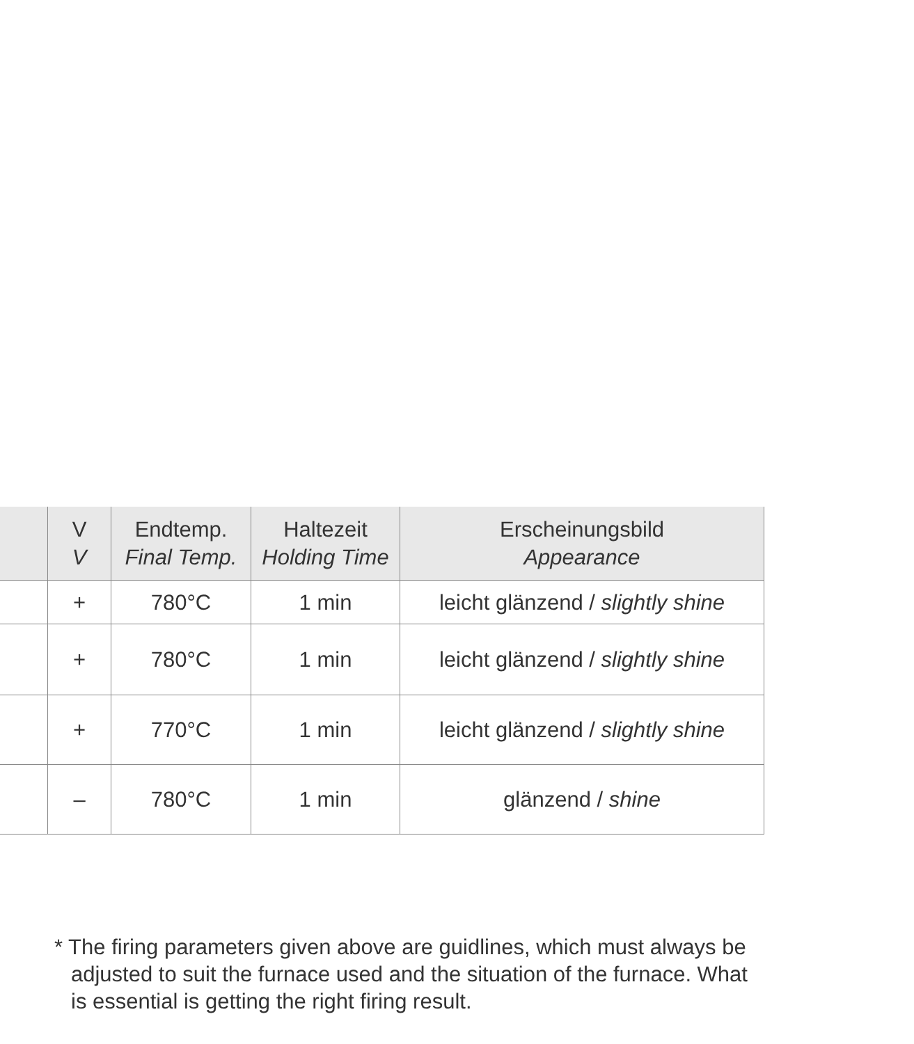| | V V | Endtemp. Final Temp. | Haltezeit Holding Time | Erscheinungsbild Appearance |
| --- | --- | --- | --- | --- |
| | + | 780°C | 1 min | leicht glänzend / slightly shine |
| | + | 780°C | 1 min | leicht glänzend / slightly shine |
| | + | 770°C | 1 min | leicht glänzend / slightly shine |
| | – | 780°C | 1 min | glänzend / shine |
* The firing parameters given above are guidlines, which must always be adjusted to suit the furnace used and the situation of the furnace. What is essential is getting the right firing result.